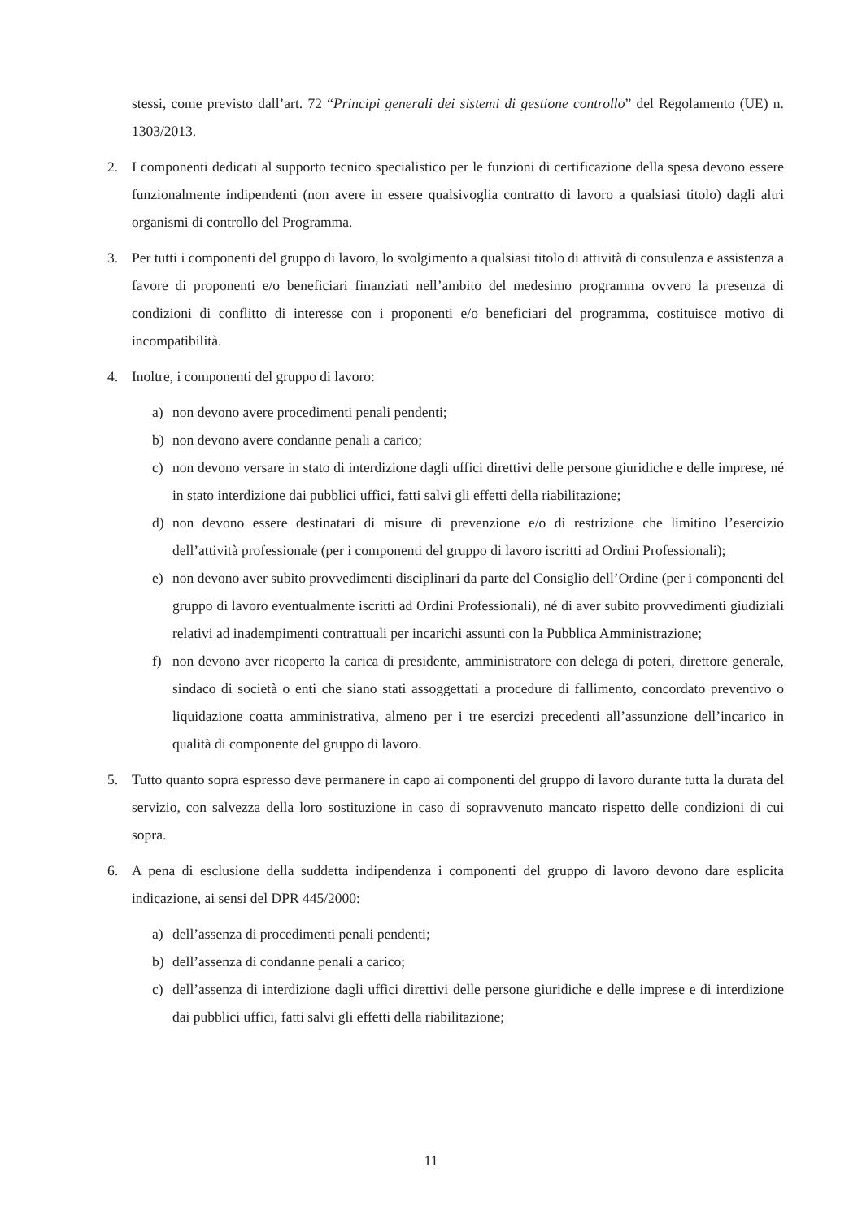stessi, come previsto dall’art. 72 “Principi generali dei sistemi di gestione controllo” del Regolamento (UE) n. 1303/2013.
2. I componenti dedicati al supporto tecnico specialistico per le funzioni di certificazione della spesa devono essere funzionalmente indipendenti (non avere in essere qualsivoglia contratto di lavoro a qualsiasi titolo) dagli altri organismi di controllo del Programma.
3. Per tutti i componenti del gruppo di lavoro, lo svolgimento a qualsiasi titolo di attività di consulenza e assistenza a favore di proponenti e/o beneficiari finanziati nell’ambito del medesimo programma ovvero la presenza di condizioni di conflitto di interesse con i proponenti e/o beneficiari del programma, costituisce motivo di incompatibilità.
4. Inoltre, i componenti del gruppo di lavoro:
a) non devono avere procedimenti penali pendenti;
b) non devono avere condanne penali a carico;
c) non devono versare in stato di interdizione dagli uffici direttivi delle persone giuridiche e delle imprese, né in stato interdizione dai pubblici uffici, fatti salvi gli effetti della riabilitazione;
d) non devono essere destinatari di misure di prevenzione e/o di restrizione che limitino l’esercizio dell’attività professionale (per i componenti del gruppo di lavoro iscritti ad Ordini Professionali);
e) non devono aver subito provvedimenti disciplinari da parte del Consiglio dell’Ordine (per i componenti del gruppo di lavoro eventualmente iscritti ad Ordini Professionali), né di aver subito provvedimenti giudiziali relativi ad inadempimenti contrattuali per incarichi assunti con la Pubblica Amministrazione;
f) non devono aver ricoperto la carica di presidente, amministratore con delega di poteri, direttore generale, sindaco di società o enti che siano stati assoggettati a procedure di fallimento, concordato preventivo o liquidazione coatta amministrativa, almeno per i tre esercizi precedenti all’assunzione dell’incarico in qualità di componente del gruppo di lavoro.
5. Tutto quanto sopra espresso deve permanere in capo ai componenti del gruppo di lavoro durante tutta la durata del servizio, con salvezza della loro sostituzione in caso di sopravvenuto mancato rispetto delle condizioni di cui sopra.
6. A pena di esclusione della suddetta indipendenza i componenti del gruppo di lavoro devono dare esplicita indicazione, ai sensi del DPR 445/2000:
a) dell’assenza di procedimenti penali pendenti;
b) dell’assenza di condanne penali a carico;
c) dell’assenza di interdizione dagli uffici direttivi delle persone giuridiche e delle imprese e di interdizione dai pubblici uffici, fatti salvi gli effetti della riabilitazione;
11